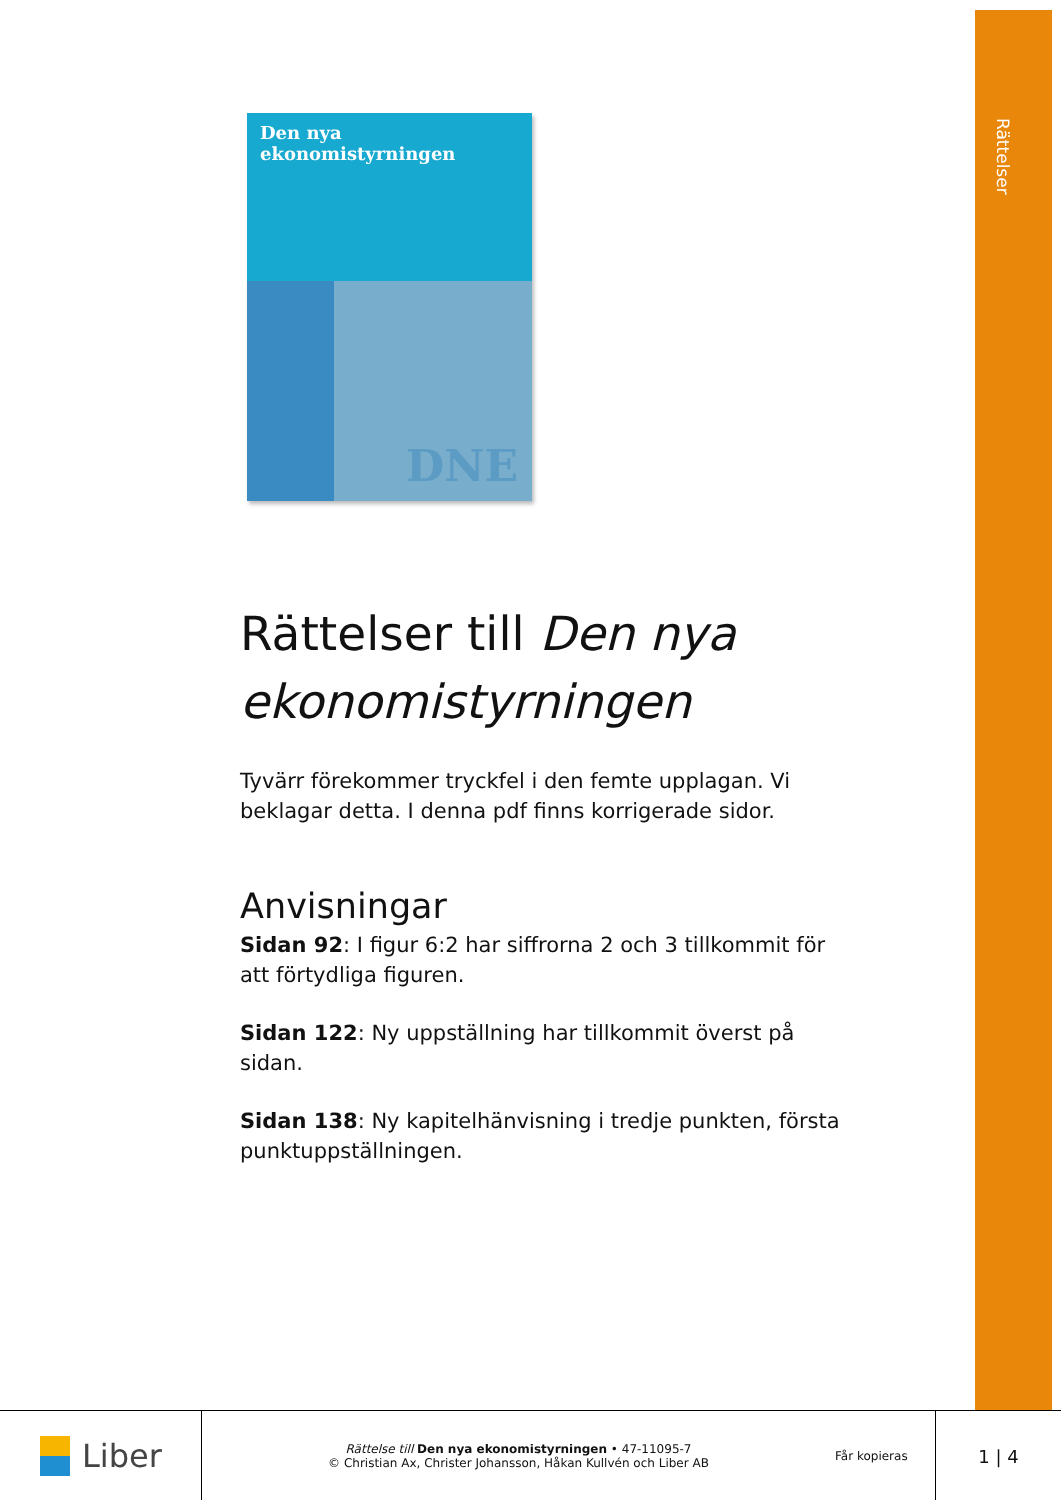Rättelser
Den nya ekonomistyrningen
DNE
Rättelser till Den nya ekonomistyrningen
Tyvärr förekommer tryckfel i den femte upplagan. Vi beklagar detta. I denna pdf finns korrigerade sidor.
Anvisningar
Sidan 92: I figur 6:2 har siffrorna 2 och 3 tillkommit för att förtydliga figuren.
Sidan 122: Ny uppställning har tillkommit överst på sidan.
Sidan 138: Ny kapitelhänvisning i tredje punkten, första punktuppställningen.
Liber
Rättelse till Den nya ekonomistyrningen • 47-11095-7
© Christian Ax, Christer Johansson, Håkan Kullvén och Liber AB
Får kopieras
1 | 4